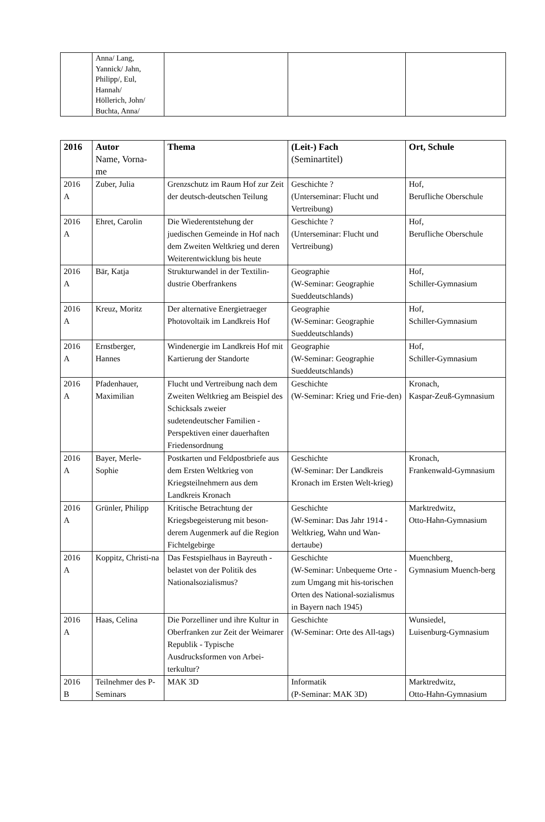| | Anna/ Lang, Yannick/ Jahn, Philipp/, Eul, Hannah/ Höllerich, John/ Buchta, Anna/ | | | |
| 2016 | Autor Name, Vorna- me | Thema | (Leit-) Fach (Seminartitel) | Ort, Schule |
| --- | --- | --- | --- | --- |
| 2016 A | Zuber, Julia | Grenzschutz im Raum Hof zur Zeit der deutsch-deutschen Teilung | Geschichte ? (Unterseminar: Flucht und Vertreibung) | Hof, Berufliche Oberschule |
| 2016 A | Ehret, Carolin | Die Wiederentstehung der juedischen Gemeinde in Hof nach dem Zweiten Weltkrieg und deren Weiterentwicklung bis heute | Geschichte ? (Unterseminar: Flucht und Vertreibung) | Hof, Berufliche Oberschule |
| 2016 A | Bär, Katja | Strukturwandel in der Textilin-dustrie Oberfrankens | Geographie (W-Seminar: Geographie Sueddeutschlands) | Hof, Schiller-Gymnasium |
| 2016 A | Kreuz, Moritz | Der alternative Energietraeger Photovoltaik im Landkreis Hof | Geographie (W-Seminar: Geographie Sueddeutschlands) | Hof, Schiller-Gymnasium |
| 2016 A | Ernstberger, Hannes | Windenergie im Landkreis Hof mit Kartierung der Standorte | Geographie (W-Seminar: Geographie Sueddeutschlands) | Hof, Schiller-Gymnasium |
| 2016 A | Pfadenhauer, Maximilian | Flucht und Vertreibung nach dem Zweiten Weltkrieg am Beispiel des Schicksals zweier sudetendeutscher Familien - Perspektiven einer dauerhaften Friedensordnung | Geschichte (W-Seminar: Krieg und Frie-den) | Kronach, Kaspar-Zeuß-Gymnasium |
| 2016 A | Bayer, Merle-Sophie | Postkarten und Feldpostbriefe aus dem Ersten Weltkrieg von Kriegsteilnehmern aus dem Landkreis Kronach | Geschichte (W-Seminar: Der Landkreis Kronach im Ersten Welt-krieg) | Kronach, Frankenwald-Gymnasium |
| 2016 A | Grünler, Philipp | Kritische Betrachtung der Kriegsbegeisterung mit beson-derem Augenmerk auf die Region Fichtelgebirge | Geschichte (W-Seminar: Das Jahr 1914 - Weltkrieg, Wahn und Wan-dertaube) | Marktredwitz, Otto-Hahn-Gymnasium |
| 2016 A | Koppitz, Christi-na | Das Festspielhaus in Bayreuth - belastet von der Politik des Nationalsozialismus? | Geschichte (W-Seminar: Unbequeme Orte - zum Umgang mit his-torischen Orten des National-sozialismus in Bayern nach 1945) | Muenchberg¸ Gymnasium Muench-berg |
| 2016 A | Haas, Celina | Die Porzelliner und ihre Kultur in Oberfranken zur Zeit der Weimarer Republik - Typische Ausdrucksformen von Arbei-terkultur? | Geschichte (W-Seminar: Orte des All-tags) | Wunsiedel, Luisenburg-Gymnasium |
| 2016 B | Teilnehmer des P-Seminars | MAK 3D | Informatik (P-Seminar: MAK 3D) | Marktredwitz, Otto-Hahn-Gymnasium |